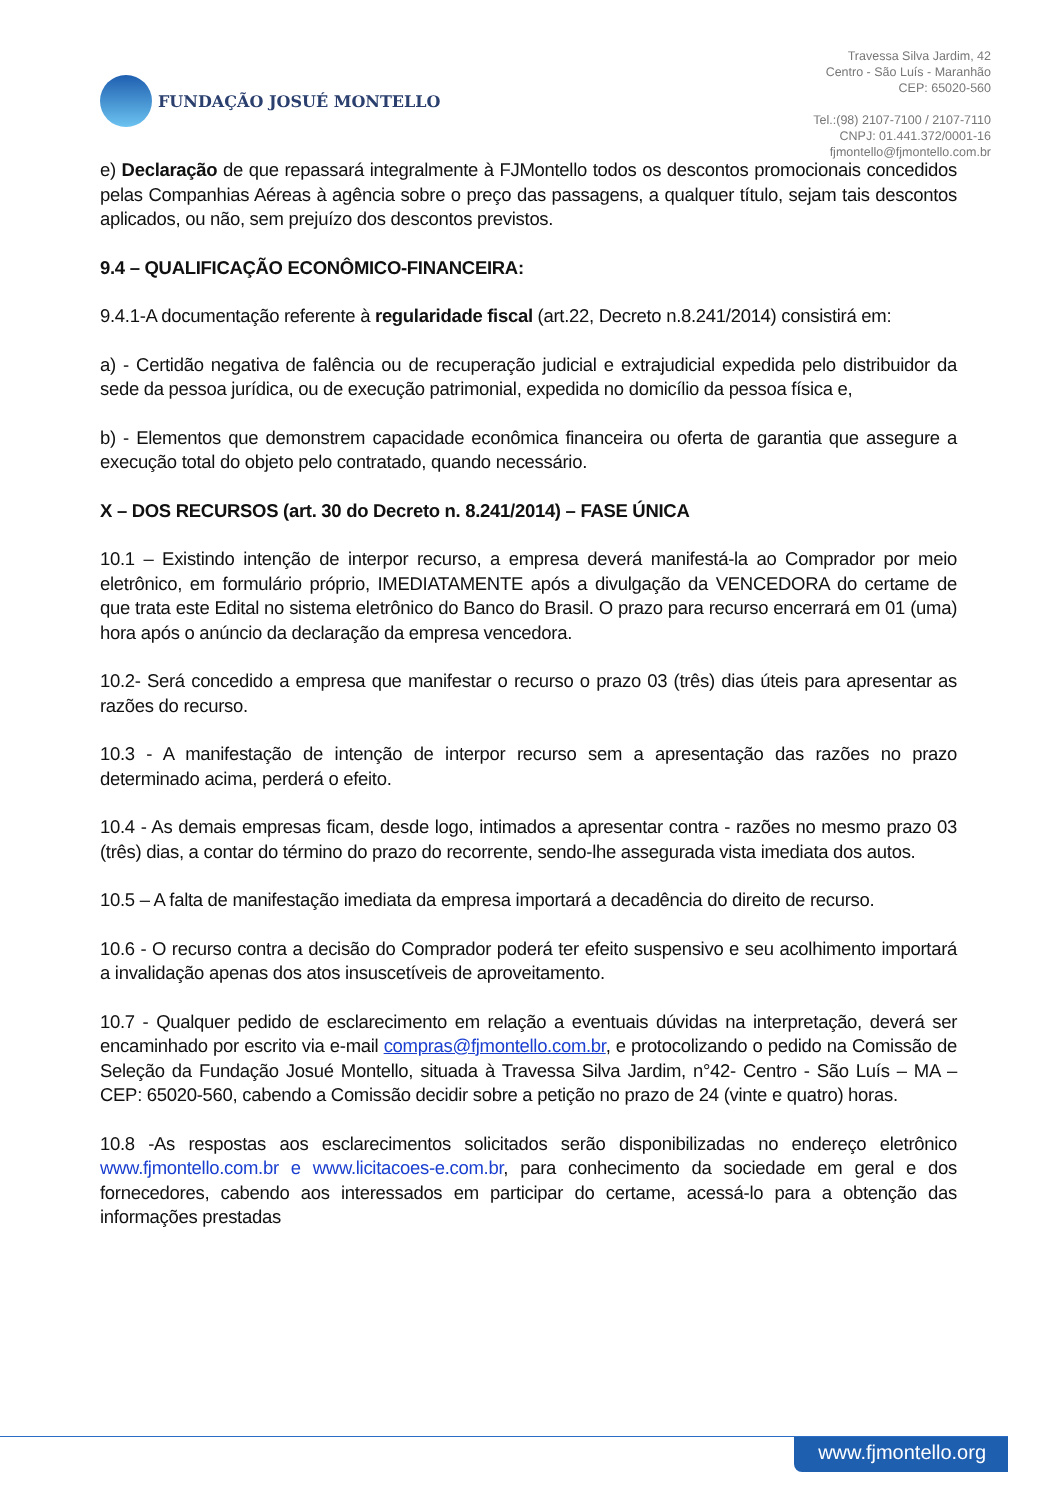FUNDAÇÃO JOSUÉ MONTELLO
Travessa Silva Jardim, 42
Centro - São Luís - Maranhão
CEP: 65020-560
Tel.:(98) 2107-7100 / 2107-7110
CNPJ: 01.441.372/0001-16
fjmontello@fjmontello.com.br
e) Declaração de que repassará integralmente à FJMontello todos os descontos promocionais concedidos pelas Companhias Aéreas à agência sobre o preço das passagens, a qualquer título, sejam tais descontos aplicados, ou não, sem prejuízo dos descontos previstos.
9.4 – QUALIFICAÇÃO ECONÔMICO-FINANCEIRA:
9.4.1-A documentação referente à regularidade fiscal (art.22, Decreto n.8.241/2014) consistirá em:
a) - Certidão negativa de falência ou de recuperação judicial e extrajudicial expedida pelo distribuidor da sede da pessoa jurídica, ou de execução patrimonial, expedida no domicílio da pessoa física e,
b) - Elementos que demonstrem capacidade econômica financeira ou oferta de garantia que assegure a execução total do objeto pelo contratado, quando necessário.
X – DOS RECURSOS (art. 30 do Decreto n. 8.241/2014) – FASE ÚNICA
10.1 – Existindo intenção de interpor recurso, a empresa deverá manifestá-la ao Comprador por meio eletrônico, em formulário próprio, IMEDIATAMENTE após a divulgação da VENCEDORA do certame de que trata este Edital no sistema eletrônico do Banco do Brasil. O prazo para recurso encerrará em 01 (uma) hora após o anúncio da declaração da empresa vencedora.
10.2- Será concedido a empresa que manifestar o recurso o prazo 03 (três) dias úteis para apresentar as razões do recurso.
10.3 - A manifestação de intenção de interpor recurso sem a apresentação das razões no prazo determinado acima, perderá o efeito.
10.4 - As demais empresas ficam, desde logo, intimados a apresentar contra - razões no mesmo prazo 03 (três) dias, a contar do término do prazo do recorrente, sendo-lhe assegurada vista imediata dos autos.
10.5 – A falta de manifestação imediata da empresa importará a decadência do direito de recurso.
10.6 - O recurso contra a decisão do Comprador poderá ter efeito suspensivo e seu acolhimento importará a invalidação apenas dos atos insuscetíveis de aproveitamento.
10.7 - Qualquer pedido de esclarecimento em relação a eventuais dúvidas na interpretação, deverá ser encaminhado por escrito via e-mail compras@fjmontello.com.br, e protocolizando o pedido na Comissão de Seleção da Fundação Josué Montello, situada à Travessa Silva Jardim, n°42- Centro - São Luís – MA – CEP: 65020-560, cabendo a Comissão decidir sobre a petição no prazo de 24 (vinte e quatro) horas.
10.8 -As respostas aos esclarecimentos solicitados serão disponibilizadas no endereço eletrônico www.fjmontello.com.br e www.licitacoes-e.com.br, para conhecimento da sociedade em geral e dos fornecedores, cabendo aos interessados em participar do certame, acessá-lo para a obtenção das informações prestadas
www.fjmontello.org